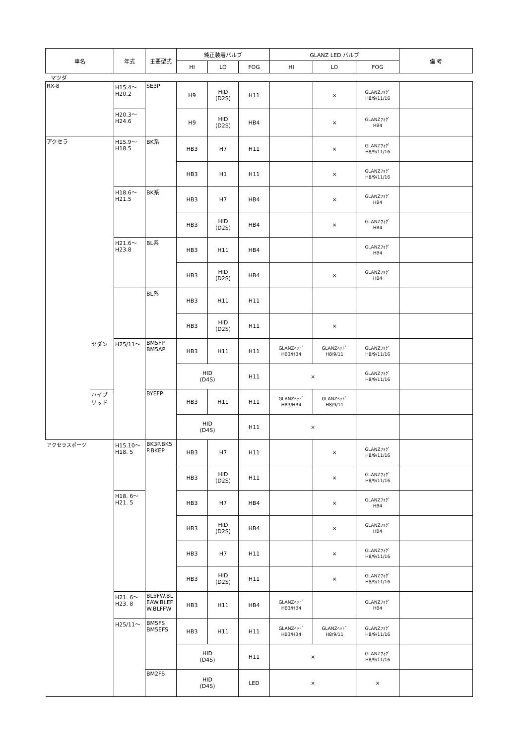| 車名 | | 年式 | 主要型式 | 純正装着バルブ | | | GLANZ LED バルブ | | | 備 考 |
| --- | --- | --- | --- | --- | --- | --- | --- | --- | --- | --- |
| | | | | HI | LO | FOG | HI | LO | FOG | |
| マツダ | | | | | | | | | | |
| RX-8 | | H15.4～ H20.2 | SE3P | H9 | HID (D2S) | H11 | | × | GLANZﾌｫｸﾞ H8/9/11/16 | |
| | | H20.3～ H24.6 | | H9 | HID (D2S) | HB4 | | × | GLANZﾌｫｸﾞ HB4 | |
| アクセラ | | H15.9～ H18.5 | BK系 | HB3 | H7 | H11 | | × | GLANZﾌｫｸﾞ H8/9/11/16 | |
| | | | | HB3 | H1 | H11 | | × | GLANZﾌｫｸﾞ H8/9/11/16 | |
| | | H18.6～ H21.5 | BK系 | HB3 | H7 | HB4 | | × | GLANZﾌｫｸﾞ HB4 | |
| | | | | HB3 | HID (D2S) | HB4 | | × | GLANZﾌｫｸﾞ HB4 | |
| | | H21.6～ H23.8 | BL系 | HB3 | H11 | HB4 | | | GLANZﾌｫｸﾞ HB4 | |
| | | | | HB3 | HID (D2S) | HB4 | | × | GLANZﾌｫｸﾞ HB4 | |
| | | | BL系 | HB3 | H11 | H11 | | | | |
| | | | | HB3 | HID (D2S) | H11 | | × | | |
| | セダン | H25/11～ | BM5FP BM5AP | HB3 | H11 | H11 | GLANZﾍｯﾄﾞ HB3/HB4 | GLANZﾍｯﾄﾞ H8/9/11 | GLANZﾌｫｸﾞ H8/9/11/16 | |
| | | | | HID (D4S) | | H11 | × | | GLANZﾌｫｸﾞ H8/9/11/16 | |
| | ハイブ リッド | | BYEFP | HB3 | H11 | H11 | GLANZﾍｯﾄﾞ HB3/HB4 | GLANZﾍｯﾄﾞ H8/9/11 | | |
| | | | | HID (D4S) | | H11 | × | | | |
| アクセラスポーツ | | H15.10～ H18. 5 | BK3P.BK5 P.BKEP | HB3 | H7 | H11 | | × | GLANZﾌｫｸﾞ H8/9/11/16 | |
| | | | | HB3 | HID (D2S) | H11 | | × | GLANZﾌｫｸﾞ H8/9/11/16 | |
| | | H18. 6～ H21. 5 | | HB3 | H7 | HB4 | | × | GLANZﾌｫｸﾞ HB4 | |
| | | | | HB3 | HID (D2S) | HB4 | | × | GLANZﾌｫｸﾞ HB4 | |
| | | | | HB3 | H7 | H11 | | × | GLANZﾌｫｸﾞ H8/9/11/16 | |
| | | | | HB3 | HID (D2S) | H11 | | × | GLANZﾌｫｸﾞ H8/9/11/16 | |
| | | H21. 6～ H23. 8 | BL5FW.BL EAW.BLEF W.BLFFW | HB3 | H11 | HB4 | GLANZﾍｯﾄﾞ HB3/HB4 | | GLANZﾌｫｸﾞ HB4 | |
| | | H25/11～ | BM5FS BM5EFS | HB3 | H11 | H11 | GLANZﾍｯﾄﾞ HB3/HB4 | GLANZﾍｯﾄﾞ H8/9/11 | GLANZﾌｫｸﾞ H8/9/11/16 | |
| | | | | HID (D4S) | | H11 | × | | GLANZﾌｫｸﾞ H8/9/11/16 | |
| | | | BM2FS | HID (D4S) | | LED | × | | × | |